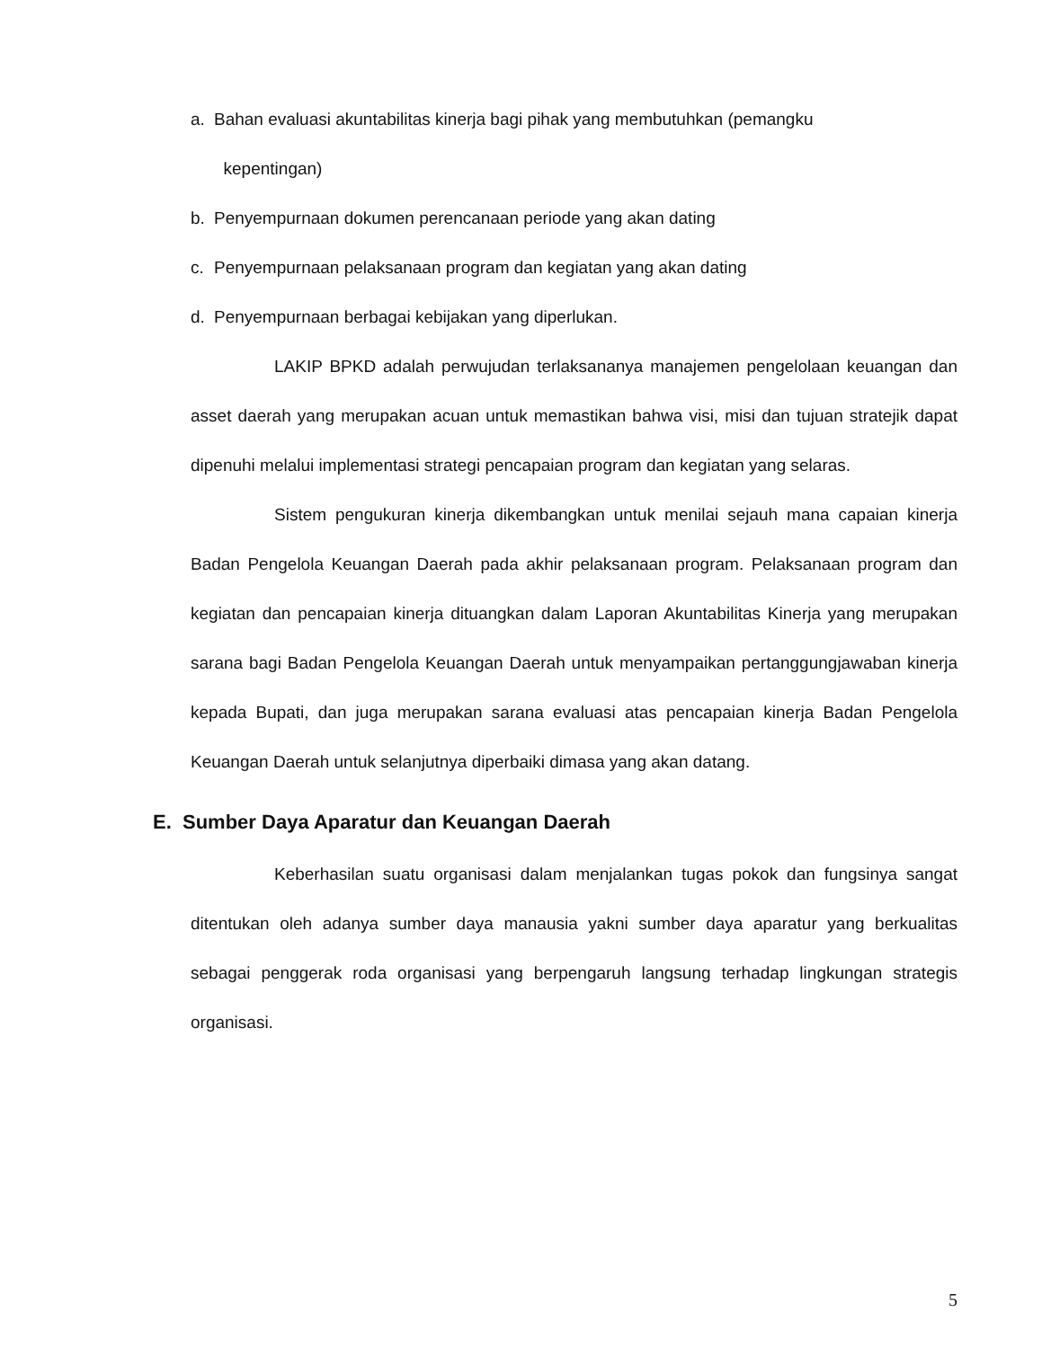a. Bahan evaluasi akuntabilitas kinerja bagi pihak yang membutuhkan (pemangku
kepentingan)
b. Penyempurnaan dokumen perencanaan periode yang akan dating
c. Penyempurnaan pelaksanaan program dan kegiatan yang akan dating
d. Penyempurnaan berbagai kebijakan yang diperlukan.
LAKIP BPKD adalah perwujudan terlaksananya manajemen pengelolaan keuangan dan asset daerah yang merupakan acuan untuk memastikan bahwa visi, misi dan tujuan stratejik dapat dipenuhi melalui implementasi strategi pencapaian program dan kegiatan yang selaras.
Sistem pengukuran kinerja dikembangkan untuk menilai sejauh mana capaian kinerja Badan Pengelola Keuangan Daerah pada akhir pelaksanaan program. Pelaksanaan program dan kegiatan dan pencapaian kinerja dituangkan dalam Laporan Akuntabilitas Kinerja yang merupakan sarana bagi Badan Pengelola Keuangan Daerah untuk menyampaikan pertanggungjawaban kinerja kepada Bupati, dan juga merupakan sarana evaluasi atas pencapaian kinerja Badan Pengelola Keuangan Daerah untuk selanjutnya diperbaiki dimasa yang akan datang.
E. Sumber Daya Aparatur dan Keuangan Daerah
Keberhasilan suatu organisasi dalam menjalankan tugas pokok dan fungsinya sangat ditentukan oleh adanya sumber daya manausia yakni sumber daya aparatur yang berkualitas sebagai penggerak roda organisasi yang berpengaruh langsung terhadap lingkungan strategis organisasi.
5